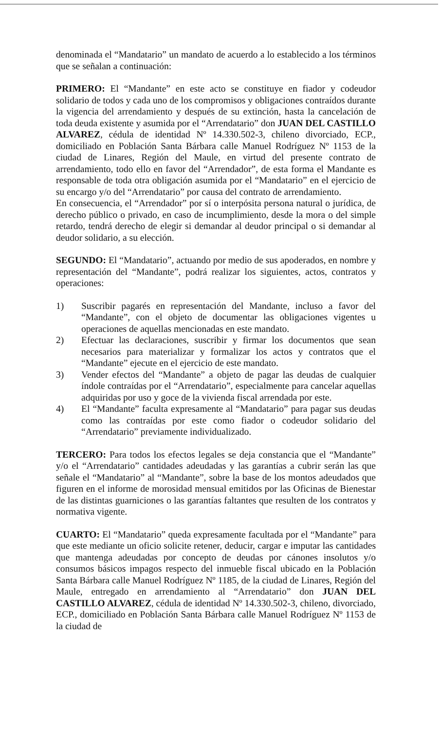denominada el “Mandatario” un mandato de acuerdo a lo establecido a los términos que se señalan a continuación:
PRIMERO: El “Mandante” en este acto se constituye en fiador y codeudor solidario de todos y cada uno de los compromisos y obligaciones contraídos durante la vigencia del arrendamiento y después de su extinción, hasta la cancelación de toda deuda existente y asumida por el “Arrendatario” don JUAN DEL CASTILLO ALVAREZ, cédula de identidad Nº 14.330.502-3, chileno divorciado, ECP., domiciliado en Población Santa Bárbara calle Manuel Rodríguez Nº 1153 de la ciudad de Linares, Región del Maule, en virtud del presente contrato de arrendamiento, todo ello en favor del “Arrendador”, de esta forma el Mandante es responsable de toda otra obligación asumida por el “Mandatario” en el ejercicio de su encargo y/o del “Arrendatario” por causa del contrato de arrendamiento.
En consecuencia, el “Arrendador” por sí o interpósita persona natural o jurídica, de derecho público o privado, en caso de incumplimiento, desde la mora o del simple retardo, tendrá derecho de elegir si demandar al deudor principal o si demandar al deudor solidario, a su elección.
SEGUNDO: El “Mandatario”, actuando por medio de sus apoderados, en nombre y representación del “Mandante”, podrá realizar los siguientes, actos, contratos y operaciones:
1) Suscribir pagarés en representación del Mandante, incluso a favor del “Mandante”, con el objeto de documentar las obligaciones vigentes u operaciones de aquellas mencionadas en este mandato.
2) Efectuar las declaraciones, suscribir y firmar los documentos que sean necesarios para materializar y formalizar los actos y contratos que el “Mandante” ejecute en el ejercicio de este mandato.
3) Vender efectos del “Mandante” a objeto de pagar las deudas de cualquier índole contraídas por el “Arrendatario”, especialmente para cancelar aquellas adquiridas por uso y goce de la vivienda fiscal arrendada por este.
4) El “Mandante” faculta expresamente al “Mandatario” para pagar sus deudas como las contraídas por este como fiador o codeudor solidario del “Arrendatario” previamente individualizado.
TERCERO: Para todos los efectos legales se deja constancia que el “Mandante” y/o el “Arrendatario” cantidades adeudadas y las garantías a cubrir serán las que señale el “Mandatario” al “Mandante”, sobre la base de los montos adeudados que figuren en el informe de morosidad mensual emitidos por las Oficinas de Bienestar de las distintas guarniciones o las garantías faltantes que resulten de los contratos y normativa vigente.
CUARTO: El “Mandatario” queda expresamente facultada por el “Mandante” para que este mediante un oficio solicite retener, deducir, cargar e imputar las cantidades que mantenga adeudadas por concepto de deudas por cánones insolutos y/o consumos básicos impagos respecto del inmueble fiscal ubicado en la Población Santa Bárbara calle Manuel Rodríguez Nº 1185, de la ciudad de Linares, Región del Maule, entregado en arrendamiento al “Arrendatario” don JUAN DEL CASTILLO ALVAREZ, cédula de identidad Nº 14.330.502-3, chileno, divorciado, ECP., domiciliado en Población Santa Bárbara calle Manuel Rodríguez Nº 1153 de la ciudad de